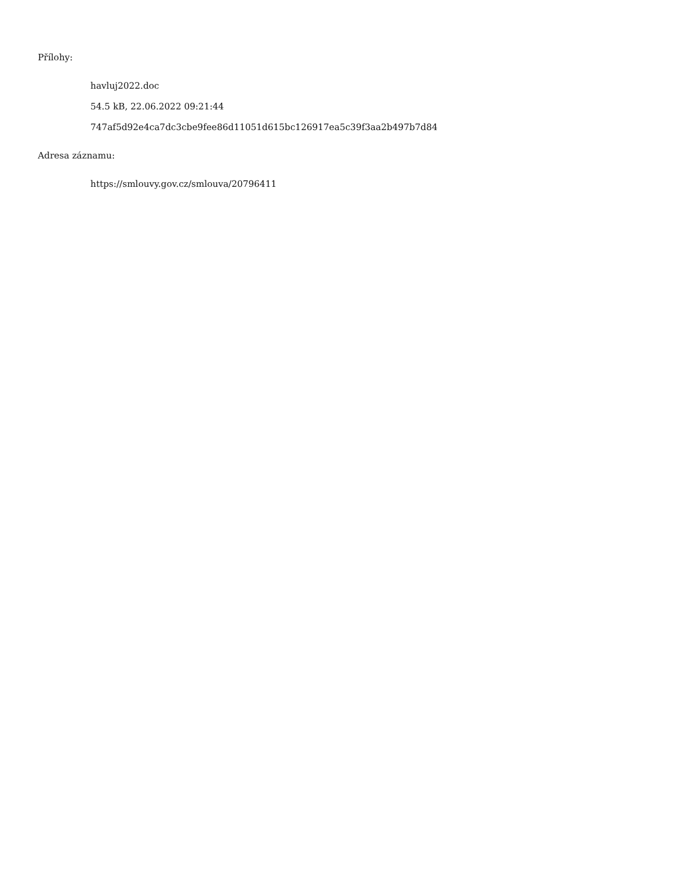Přílohy:
havluj2022.doc
54.5 kB, 22.06.2022 09:21:44
747af5d92e4ca7dc3cbe9fee86d11051d615bc126917ea5c39f3aa2b497b7d84
Adresa záznamu:
https://smlouvy.gov.cz/smlouva/20796411